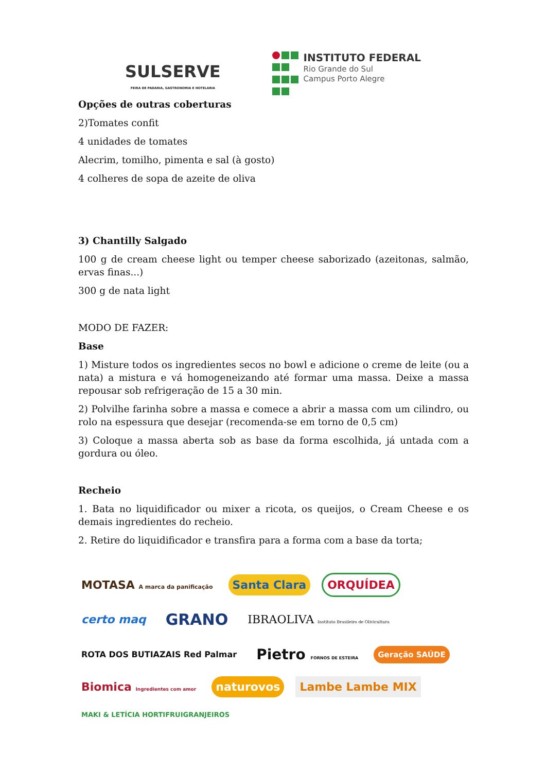SULSERVE
FEIRA DE PADARIA, GASTRONOMIA E HOTELARIA
INSTITUTO FEDERAL
Rio Grande do Sul
Campus Porto Alegre
Opções de outras coberturas
2)Tomates confit
4 unidades de tomates
Alecrim, tomilho, pimenta e sal (à gosto)
4 colheres de sopa de azeite de oliva
3) Chantilly Salgado
100 g de cream cheese light ou temper cheese saborizado (azeitonas, salmão, ervas finas...)
300 g de nata light
MODO DE FAZER:
Base
1) Misture todos os ingredientes secos no bowl e adicione o creme de leite (ou a nata) a mistura e vá homogeneizando até formar uma massa. Deixe a massa repousar sob refrigeração de 15 a 30 min.
2) Polvilhe farinha sobre a massa e comece a abrir a massa com um cilindro, ou rolo na espessura que desejar (recomenda-se em torno de 0,5 cm)
3) Coloque a massa aberta sob as base da forma escolhida, já untada com a gordura ou óleo.
Recheio
1. Bata no liquidificador ou mixer a ricota, os queijos, o Cream Cheese e os demais ingredientes do recheio.
2. Retire do liquidificador e transfira para a forma com a base da torta;
MOTASA A marca da panificação Santa Clara ORQUÍDEA certo maq GRANO IBRAOLIVA Instituto Brasileiro de Olivicultura ROTA DOS BUTIAZAIS Red Palmar Pietro FORNOS DE ESTEIRA Geração SAÚDE Biomica Ingredientes com amor naturovos Lambe Lambe MIX MAKI & LETÍCIA HORTIFRUIGRANJEIROS